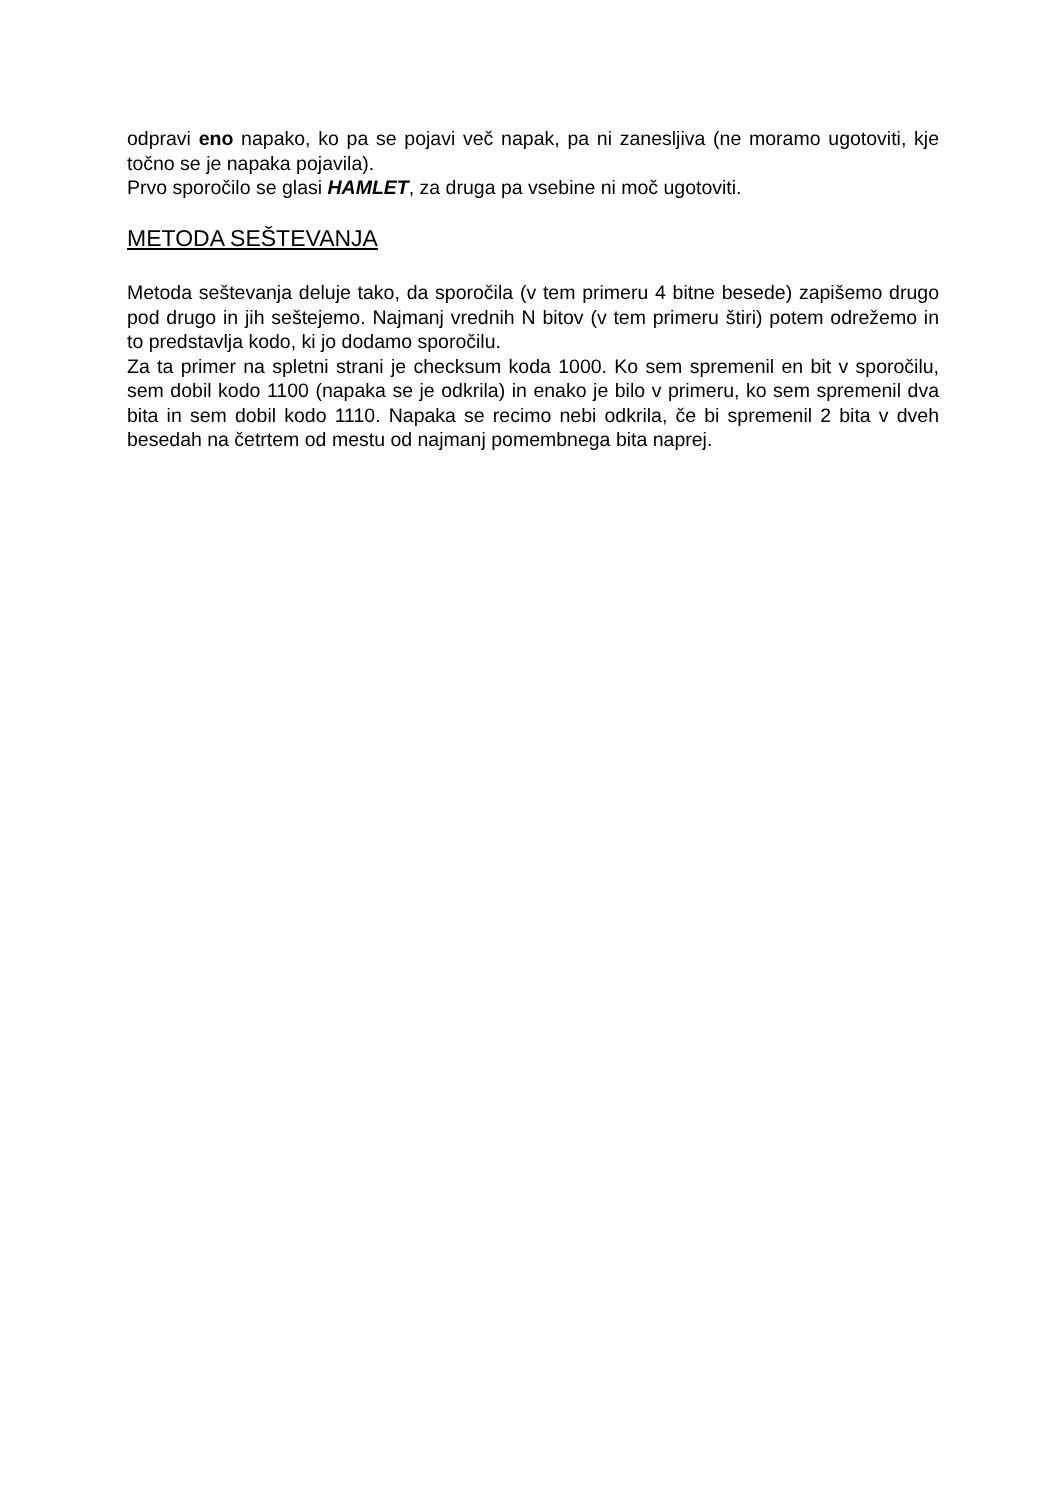odpravi eno napako, ko pa se pojavi več napak, pa ni zanesljiva (ne moramo ugotoviti, kje točno se je napaka pojavila).
Prvo sporočilo se glasi HAMLET, za druga pa vsebine ni moč ugotoviti.
METODA SEŠTEVANJA
Metoda seštevanja deluje tako, da sporočila (v tem primeru 4 bitne besede) zapišemo drugo pod drugo in jih seštejemo. Najmanj vrednih N bitov (v tem primeru štiri) potem odrežemo in to predstavlja kodo, ki jo dodamo sporočilu.
Za ta primer na spletni strani je checksum koda 1000. Ko sem spremenil en bit v sporočilu, sem dobil kodo 1100 (napaka se je odkrila) in enako je bilo v primeru, ko sem spremenil dva bita in sem dobil kodo 1110. Napaka se recimo nebi odkrila, če bi spremenil 2 bita v dveh besedah na četrtem od mestu od najmanj pomembnega bita naprej.